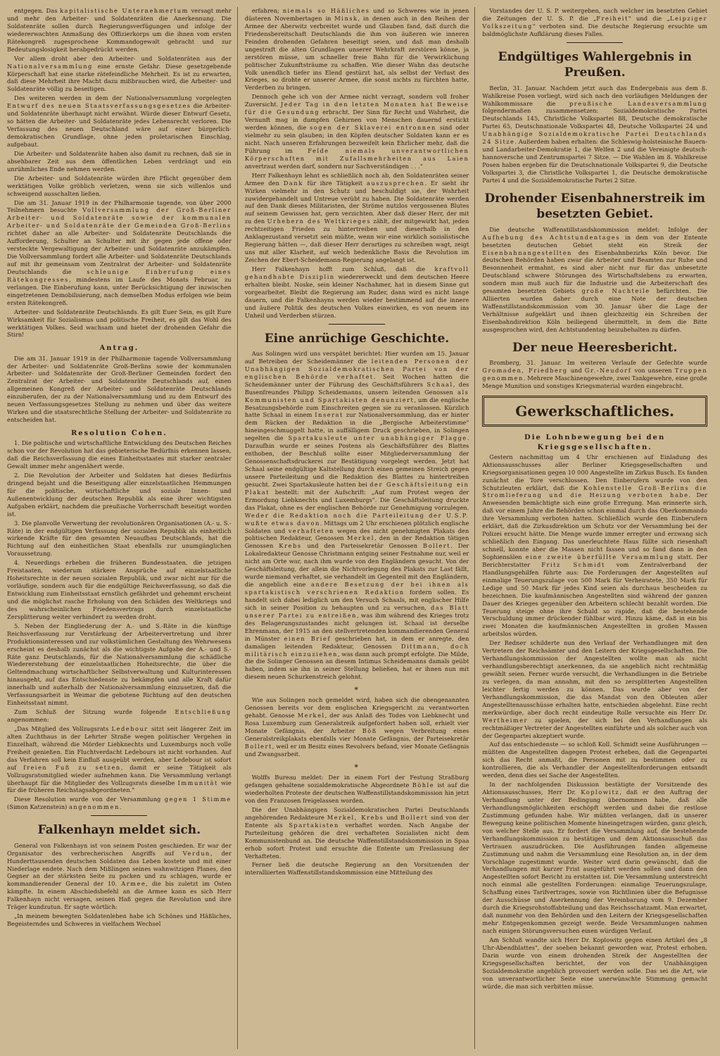entgegen. Das kapitalistische Unternehmertum versagt mehr und mehr den Arbeiter- und Soldatenräten die Anerkennung. Die Soldatenräte sollen durch Regierungsverfügungen und infolge der wiedererwachten Anmaßung des Offizierkorps um die ihnen vom ersten Rätekongreß zugesprochene Kommandogewalt gebracht und zur Bedeutungslosigkeit herabgedrückt werden.
Vor allem droht aber den Arbeiter- und Soldatenräten aus der Nationalversammlung eine ernste Gefahr. Diese gesetzgebende Körperschaft hat eine starke rätefeindliche Mehrheit. Es ist zu erwarten, daß diese Mehrheit ihre Macht dazu mißbrauchen wird, die Arbeiter- und Soldatenräte völlig zu beseitigen.
Des weiteren werden in dem der Nationalversammlung vorgelegten Entwurf des neuen Staatsverfassungsgesetzes die Arbeiter- und Soldatenräte überhaupt nicht erwähnt. Würde dieser Entwurf Gesetz, so hätten die Arbeiter- und Soldatenräte jedes Lebensrecht verloren. Die Verfassung des neuen Deutschland wäre auf einer bürgerlich-demokratischen Grundlage, ohne jeden proletarischen Einschlag, aufgebaut.
Die Arbeiter- und Soldatenräte haben also damit zu rechnen, daß sie in absehbarer Zeit aus dem öffentlichen Leben verdrängt und ein unrühmliches Ende nehmen werden.
Die Arbeiter- und Soldatenräte würden ihre Pflicht gegenüber dem werktätigen Volke gröblich verletzen, wenn sie sich willenlos und schweigend ausschalten ließen.
Die am 31. Januar 1919 in der Philharmonie tagende, von über 2000 Teilnehmern besuchte Vollversammlung der Groß-Berliner Arbeiter- und Soldatenräte sowie der kommunalen Arbeiter- und Soldatenräte der Gemeinden Groß-Berlins richtet daher an alle Arbeiter- und Soldatenräte Deutschlands die Aufforderung, Schulter an Schulter mit ihr gegen jede offene oder versteckte Vergewaltigung der Arbeiter- und Soldatenräte anzukämpfen. Die Vollversammlung fordert alle Arbeiter- und Soldatenräte Deutschlands auf mit ihr gemeinsam vom Zentralrat der Arbeiter- und Soldatenräte Deutschlands die schleunige Einberufung eines Rätekongresses, mindestens im Laufe des Monats Februar, zu verlangen. Die Einberufung kann, unter Berücksichtigung der inzwischen eingetretenen Demobilisierung, nach demselben Modus erfolgen wie beim ersten Rätekongreß.
Arbeiter- und Soldatenräte Deutschlands. Es gilt Euer Sein, es gilt Eure Wirksamkeit für Sozialismus und politische Freiheit, es gilt das Wohl des werktätigen Volkes. Seid wachsam und bietet der drohenden Gefahr die Stirn!
Antrag.
Die am 31. Januar 1919 in der Philharmonie tagende Vollversammlung der Arbeiter- und Soldatenräte Groß-Berlins sowie der kommunalen Arbeiter- und Soldatenräte der Groß-Berliner Gemeinden fordert den Zentralrat der Arbeiter- und Soldatenräte Deutschlands auf, einen allgemeinen Kongreß der Arbeiter- und Soldatenräte Deutschlands einzuberufen, der zu der Nationalversammlung und zu dem Entwurf des neuen Verfassungsgesetzes Stellung zu nehmen und über das weitere Wirken und die staatsrechtliche Stellung der Arbeiter- und Soldatenräte zu entscheiden hat.
Resolution Cohen.
1. Die politische und wirtschaftliche Entwicklung des Deutschen Reiches schon vor der Revolution hat das gebieterische Bedürfnis erkennen lassen, daß die Reichsverfassung die eines Einheitsstaates mit starker zentraler Gewalt immer mehr angenähert werde.
2. Die Revolution der Arbeiter und Soldaten hat dieses Bedürfnis dringend bejaht und die Beseitigung aller einzelstaatlichen Hemmungen für die politische, wirtschaftliche und soziale Innen- und Außenentwicklung der deutschen Republik als eine ihrer wichtigsten Aufgaben erklärt, nachdem die preußische Vorherrschaft beseitigt worden ist.
3. Die planvolle Verwertung der revolutionären Organisationen (A.- u. S.-Räte) in der endgültigen Verfassung der sozialen Republik als einheitlich wirkende Kräfte für den gesamten Neuaufbau Deutschlands, hat die Richtung auf den einheitlichen Staat ebenfalls zur unumgänglichen Voraussetzung.
4. Neuerdings erheben die früheren Bundesstaaten, die jetzigen Freistaaten, wiederum stärkere Ansprüche auf einzelstaatliche Hoheitsrechte in der neuen sozialen Republik, und zwar nicht nur für die vorläufige, sondern auch für die endgültige Reichsverfassung, so daß die Entwicklung zum Einheitsstaat ernstlich gefährdet und gehemmt erscheint und die möglichst rasche Erholung von den Schäden des Weltkriegs und des wahrscheinlichen Friedensvertrags durch einzelstaatliche Zersplitterung weiter verhindert zu werden droht.
5. Neben der Eingliederung der A.- und S.-Räte in die künftige Reichsverfassung zur Verstärkung der Arbeitervertretung und ihrer Produktionsinteressen und zur volkstümlichen Gestaltung des Wehrwesens erscheint es deshalb zunächst als die wichtigste Aufgabe der A.- und S.-Räte ganz Deutschlands, für die Nationalversammlung die schädliche Wiedererstehung der einzelstaatlichen Hoheitsrechte, die über die Geltendmachung wirtschaftlicher Selbstverwaltung und Kulturinteressen hinausgeht, auf das Entschiedenste zu bekämpfen und alle Kraft dafür innerhalb und außerhalb der Nationalversammlung einzusetzen, daß die Verfassungsarbeit in Weimar die gebotene Richtung auf den deutschen Einheitsstaat nimmt.
Zum Schluß der Sitzung wurde folgende Entschließung angenommen:
„Das Mitglied des Vollzugsrats Ledebour sitzt seit längerer Zeit im alten Zuchthaus in der Lehrter Straße wegen politischer Vergehen in Einzelhaft, während die Mörder Liebknechts und Luxemburgs noch volle Freiheit genießen. Ein Fluchtverdacht Ledebours ist nicht vorhanden. Auf das Verfahren soll kein Einfluß ausgeübt werden, aber Ledebour ist sofort auf freien Fuß zu setzen, damit er seine Tätigkeit als Vollzugsratsmitglied wieder aufnehmen kann. Die Versammlung verlangt überhaupt für die Mitglieder des Vollzugsrats dieselbe Immunität wie für die früheren Reichstagsabgeordneten."
Diese Resolution wurde von der Versammlung gegen 1 Stimme (Simon Katzenstein) angenommen.
Falkenhayn meldet sich.
General von Falkenhayn ist von seinem Posten geschieden. Er war der Organisator des verbrecherischen Angriffs auf Verdun, der Hunderttausenden deutschen Soldaten das Leben kostete und mit einer Niederlage endete. Nach dem Mißlingen seines wahnwitzigen Planes, den Gegner an der stärksten Seite zu packen und zu schlagen, wurde er kommandierender General der 10. Armee, die bis zuletzt im Osten kämpfte. In einem Abschiedsbefehl an die Armee kann es sich Herr Falkenhayn nicht versagen, seinen Haß gegen die Revolution und ihre Träger kundzutun. Er sagte wörtlich:
„In meinem bewegten Soldatenleben habe ich Schönes und Häßliches, Begeisterndes und Schweres in vielfachem Wechsel
erfahren; niemals so Häßliches und so Schweres wie in jenen düsteren Novembertagen in Minsk, in denen auch in den Reihen der Armee der Aberwitz verbreitet wurde und Glauben fand, daß durch die Friedensbereitschaft Deutschlands die ihm von äußeren wie inneren Feinden drohenden Gefahren beseitigt seien, und daß man deshalb ungestraft die alten Grundlagen unserer Wehrkraft zerstören könne, ja zerstören müsse, um schneller freie Bahn für die Verwirklichung politischer Zukunftsträume zu schaffen. Wie dieser Wahn das deutsche Volk unendlich tiefer ins Elend gestürzt hat, als selbst der Verlust des Krieges, so drohte er unserer Armee, die sonst nichts zu fürchten hatte, Verderben zu bringen.
Dennoch gehe ich von der Armee nicht verzagt, sondern voll froher Zuversicht. Jeder Tag in den letzten Monaten hat Beweise für die Gesundung erbracht. Der Sinn für Recht und Wahrheit, die Vernunft mag in dumpfen Gehirnen von Menschen dauernd erstickt werden können, die sogen der Sklaverei entronnen sind oder vielmehr zu sein glauben; in den Köpfen deutscher Soldaten kann er es nicht. Nach unseren Erfahrungen bezweifelt kein Ehrlicher mehr, daß die Führung im Felde niemals unverantwortlichen Körperschaften mit Zufallsmehrheiten aus Laien anvertraut werden darf, sondern nur Sachverständigen . . ."
Herr Falkenhayn lehnt es schließlich noch ab, den Soldatenräten seiner Armee den Dank für ihre Tätigkeit auszusprechen. Er sieht ihr Wirken vielmehr in den Schutz und beschuldigt sie, der Wahrheit zuwidergehandelt und Untreue verübt zu haben. Die Soldatenräte werden auf den Dank dieses Militaristen, der Ströme nutzlos vergossenen Blutes auf seinem Gewissen hat, gern verzichten. Aber daß dieser Herr, der mit zu den Urhebern des Weltkrieges zählt, der mitgewirkt hat, jeden rechtzeitigen Frieden zu hintertreiben und dieserhalb in den Anklagezustand versetzt sein müßte, wenn wir eine wirklich sozialistische Regierung hätten —, daß dieser Herr derartiges zu schreiben wagt, zeigt uns mit aller Klarheit, auf welch bedenkliche Basis die Revolution im Zeichen der Ebert-Scheidemann-Regierung angelangt ist.
Herr Falkenhayn hofft zum Schluß, daß die kraftvoll gehandhabte Disziplin wiedererweckt und dem deutschen Heere erhalten bleibt. Noske, sein kleiner Nachahmer, hat in diesem Sinne gut vorgearbeitet. Bleibt die Regierung am Ruder, dann wird es nicht lange dauern, und die Falkenhayns werden wieder bestimmend auf die innere und äußere Politik des deutschen Volkes einwirken, es von neuem ins Unheil und Verderben stürzen.
Eine anrüchige Geschichte.
Aus Solingen wird uns verspätet berichtet: Hier wurden am 15. Januar auf Betreiben der Scheidemänner die leitenden Personen der Unabhängigen Sozialdemokratischen Partei von der englischen Behörde verhaftet. Seit Wochen hatten die Scheidemänner unter der Führung des Geschäftsführers Schaal, des Busenfreundes Philipp Scheidemanns, unsern leitenden Genossen als Kommunisten und Spartakisten denunziert, um die englische Besatzungsbehörde zum Einschreiten gegen sie zu veranlassen. Kürzlich hatte Schaal in einem Inserat zur Nationalversammlung, das er hinter dem Rücken der Redaktion in die „Bergische Arbeiterstimme" hineingeschmuggelt hatte, in auffälligem Druck geschrieben, in Solingen segelten die Spartakusleute unter unabhängiger Flagge. Daraufhin wurde er seines Postens als Geschäftsführer des Blattes enthoben, der Beschluß sollte einer Mitgliederversammlung der Genossenschaftsdruckerei zur Bestätigung vorgelegt werden. Jetzt hat Schaal seine endgültige Kaltstellung durch einen gemeinen Streich gegen unsere Parteileitung und die Redaktion des Blattes zu hintertreiben gesucht. Zwei Spartakusleute hatten bei der Geschäftsleitung ein Plakat bestellt: mit der Aufschrift: „Auf zum Protest wegen der Ermordung Liebknechts und Luxemburgs". Die Geschäftsleitung druckte das Plakat, ohne es der englischen Behörde zur Genehmigung vorzulegen. Weder die Redaktion noch die Parteileitung der U.S.P. wußte etwas davon. Mittags um 2 Uhr erschienen plötzlich englische Soldaten und verhafteten wegen des nicht genehmigten Plakats den politischen Redakteur, Genossen Merkel, den in der Redaktion tätigen Genossen Krebs und den Parteisekretär Genossen Bollert. Der Lokalredakteur Genosse Christmann entging seiner Festnahme nur, weil er nicht am Orte war, nach ihm wurde von den Engländern gesucht. Von der Geschäftsleitung, der allein die Nichtvorlegung des Plakats zur Last fällt, wurde niemand verhaftet, sie verhandelt im Gegenteil mit den Engländern, die angeblich eine andere Besetzung der bei ihnen als spartakistisch verschrienen Redaktion fordern sollen. Es handelt sich dabei lediglich um den Versuch Schaals, mit englischer Hilfe sich in seiner Position zu behaupten und zu versuchen, das Blatt unserer Partei zu entreißen, was ihm während des Krieges trotz des Belagerungszustandes nicht gelungen ist. Schaal ist derselbe Ehrenmann, der 1915 an den stellvertretenden kommandierenden General in Münster einen Brief geschrieben hat, in dem er anregte, den damaligen leitenden Redakteur, Genossen Dittmann, doch militärisch einzuziehen, was dann auch prompt erfolgte. Die Milde, die die Solinger Genossen an diesem Intimus Scheidemanns damals geübt haben, indem sie ihn in seiner Stellung beließen, hat er ihnen nun mit diesem neuen Schurkenstreich gelohnt.
*
Wie aus Solingen noch gemeldet wird, haben sich die obengenannten Genossen bereits vor dem englischen Kriegsgericht zu verantworten gehabt. Genosse Merkel, der aus Anlaß des Todes von Liebknecht und Rosa Luxemburg zum Generalstreik aufgefordert haben soll, erhielt vier Monate Gefängnis, der Arbeiter Böß wegen Verbreitung eines Generalstreikplakats ebenfalls vier Monate Gefängnis, der Parteisekretär Bollert, weil er im Besitz eines Revolvers befand, vier Monate Gefängnis und Zwangsarbeit.
*
Wolffs Bureau meldet: Der in einem Fort der Festung Straßburg gefangen gehaltene sozialdemokratische Abgeordnete Böhle ist auf die wiederholten Proteste der deutschen Waffenstillstandskommission hin jetzt von den Franzosen freigelassen worden.
Die der Unabhängigen Sozialdemokratischen Partei Deutschlands angehörenden Redakteure Merkel, Krebs und Bollert sind von der Entente als Spartakisten verhaftet worden. Nach Angabe der Parteileitung gehören die drei verhafteten Sozialisten nicht dem Kommunistenbund an. Die deutsche Waffenstillstandskommission in Spaa erhob sofort Protest und ersuchte die Entente um Freilassung der Verhafteten.
Ferner ließ die deutsche Regierung an den Vorsitzenden der interalliierten Waffenstillstandskommission eine Mitteilung des
Vorstandes der U. S. P. weitergeben, nach welcher im besetzten Gebiet die Zeitungen der U. S. P. die „Freiheit" und die „Leipziger Volkszeitung" verboten sind. Die deutsche Regierung ersuchte um baldmöglichste Aufklärung dieses Falles.
Endgültiges Wahlergebnis in Preußen.
Berlin, 31. Januar. Nachdem jetzt auch das Endergebnis aus dem 8. Wahlkreise Posen vorliegt, wird sich nach den vorläufigen Meldungen der Wahlkommissare die preußische Landesversammlung folgendermaßen zusammensetzen: Sozialdemokratische Partei Deutschlands 145, Christliche Volkspartei 88, Deutsche demokratische Partei 65, Deutschnationale Volkspartei 48, Deutsche Volkspartei 24 und Unabhängige Sozialdemokratische Partei Deutschlands 24 Sitze. Außerdem haben erhalten: die Schleswig-holsteinische Bauern- und Landarbeiter-Demokratie 1, die Welfen 2 und die Vereinigte deutsch-hannoversche und Zentrumspartei 7 Sitze. — Die Wahlen im 8. Wahlkreise Posen haben ergeben für die Deutschnationale Volkspartei 9, die Deutsche Volkspartei 3, die Christliche Volkspartei 1, die Deutsche demokratische Partei 4 und die Sozialdemokratische Partei 2 Sitze.
Drohender Eisenbahnerstreik im besetzten Gebiet.
Die deutsche Waffenstillstandskommission meldet: Infolge der Aufhebung des Achtstundentages in dem von der Entente besetzten deutschen Gebiet steht ein Streik der Eisenbahnangestellten des Eisenbahnbezirks Köln bevor. Die deutschen Behörden haben zwar die Arbeiter und Beamten zur Ruhe und Besonnenheit ermahnt, es sind aber nicht nur für das unbesetzte Deutschland schwere Störungen des Wirtschaftslebens zu erwarten, sondern man muß auch für die Industrie und die Arbeiterschaft des gesamten besetzten Gebiets große Nachteile befürchten. Die Alliierten wurden daher durch eine Note der deutschen Waffenstillstandskommission vom 30. Januar über die Lage der Verhältnisse aufgeklärt und ihnen gleichzeitig ein Schreiben der Eisenbahndirektion Köln beiliegend übermittelt, in dem die Bitte ausgesprochen wird, den Achtstundentag beizubehalten zu dürfen.
Der neue Heeresbericht.
Bromberg, 31. Januar. Im weiteren Verlaufe der Gefechte wurde Gromaden, Friedberg und Gr.-Neudorf von unseren Truppen genommen. Mehrere Maschinengewehre, zwei Tankgewehre, eine große Menge Munition und sonstiges Kriegsmaterial wurden eingebracht.
Gewerkschaftliches.
Die Lohnbewegung bei den Kriegsgesellschaften.
Gestern nachmittag um 4 Uhr erschienen auf Einladung des Aktionsausschusses aller Berliner Kriegsgesellschaften und Kriegsorganisationen gegen 10 000 Angestellte im Zirkus Busch. Es fanden zunächst die Tore verschlossen. Den Einberufern wurde von den Schutzleuten erklärt, daß die Kohlenstelle Groß-Berlins die Stromlieferung und die Heizung verboten habe. Der Anwesenden bemächtigte sich eine große Erregung. Man erinnerte sich, daß vor einem Jahre die Behörden schon einmal durch das Oberkommando ihre Versammlung verboten hatten. Schließlich wurde den Einberufern erklärt, daß die Zirkusdirektion um Schutz vor der Versammlung bei der Polizei ersucht hätte. Die Menge wurde immer erregter und erzwang sich schließlich den Eingang. Das unerleuchtete Haus füllte sich riesenhaft schnell, konnte aber die Massen nicht fassen und so fand dann in den Sophiensälen eine zweite überfüllte Versammlung statt. Der Berichterstatter Fritz Schmidt vom Zentralverband der Handlungsgehilfen führte aus: Die Forderungen der Angestellten auf einmalige Teuerungszulage von 500 Mark für Verheiratete, 350 Mark für Ledige und 50 Mark für jedes Kind seien als durchaus bescheiden zu bezeichnen. Die kaufmännischen Angestellten sind während der ganzen Dauer des Krieges gegenüber den Arbeitern schlecht bezahlt worden. Die Teuerung steige ohne ihre Schuld so rapide, daß die bestehende Verschuldung immer drückender fühlbar wird. Hinzu käme, daß in ein bis zwei Monaten die kaufmännischen Angestellten in großen Massen arbeitslos würden.
Der Redner schilderte nun den Verlauf der Verhandlungen mit den Vertretern der Reichsämter und den Leitern der Kriegsgesellschaften. Die Verhandlungskommission der Angestellten wollte man als nicht verhandlungsberechtigt anerkennen, da sie angeblich nicht rechtmäßig gewählt seien. Ferner wurde versucht, die Verhandlungen in die Betriebe zu verlegen, da man annahm, mit den so zersplitterten Angestellten leichter fertig werden zu können. Das wurde aber von der Verhandlungskommission, die das Mandat von den Obleuten aller Angestelltenausschüsse erhalten hatte, entschieden abgelehnt. Eine recht merkwürdige, aber doch recht eindeutige Rolle versuchte ein Herr Dr. Wertheimer zu spielen, der sich bei den Verhandlungen als rechtmäßiger Vertreter der Angestellten einführte und als solcher auch von der Gegenpartei akzeptiert wurde.
Auf das entschiedenste — so schloß Koll. Schmidt seine Ausführungen — müßten die Angestellten dagegen Protest erheben, daß die Gegenpartei sich das Recht anmaßt, die Personen mit zu bestimmen oder zu kontrollieren, die als Verhandler der Angestelltenforderungen entsandt werden, denn dies sei Sache der Angestellten.
In der nachfolgenden Diskussion bestätigte der Vorsitzende des Aktionsausschusses, Herr Dr. Koplowitz, daß er den Auftrag der Verhandlung unter der Bedingung übernommen habe, daß alle Verhandlungsmöglichkeiten erschöpft werden und dabei die restlose Zustimmung gefunden habe. Wir müßten verlangen, daß in unserer Bewegung keine politischen Momente hineingetragen würden, ganz gleich, von welcher Stelle aus. Er fordert die Versammlung auf, die bestehende Verhandlungskommission zu bestätigen und dem Aktionsausschuß das Vertrauen auszudrücken. Die Ausführungen fanden allgemeine Zustimmung und nahm die Versammlung eine Resolution an, in der dem Vorschlage zugestimmt wurde. Weiter wird darin gewünscht, daß die Verhandlungen mit kurzer Frist ausgeführt werden sollen und dann den Angestellten sofort Bericht zu erstatten ist. Die Versammlung unterstreicht noch einmal alle gestellten Forderungen: einmalige Teuerungszulage, Schaffung eines Tarifvertrages, sowie von Richtlinien über die Befugnisse der Ausschüsse und Anerkennung der Vereinbarung vom 9. Dezember durch die Kriegsrohstoffabteilung und das Reichsschatzamt. Man erwartet, daß nunmehr von den Behörden und den Leitern der Kriegsgesellschaften mehr Entgegenkommen gezeigt werde. Beide Versammlungen nahmen nach einigen Störungsversuchen einen würdigen Verlauf.
Am Schluß wandte sich Herr Dr. Koplowitz gegen einen Artikel des „8 Uhr-Abendblattes", der soeben bekannt geworden war, Protest erhoben. Darin wurde von einem drohenden Streik der Angestellten der Kriegsgesellschaften berichtet, der von der Unabhängigen Sozialdemokratie angeblich provoziert werden solle. Das sei die Art, wie von unverantwortlicher Seite eine unerwünschte Stimmung gemacht würde, die man sich verbitten müsse.